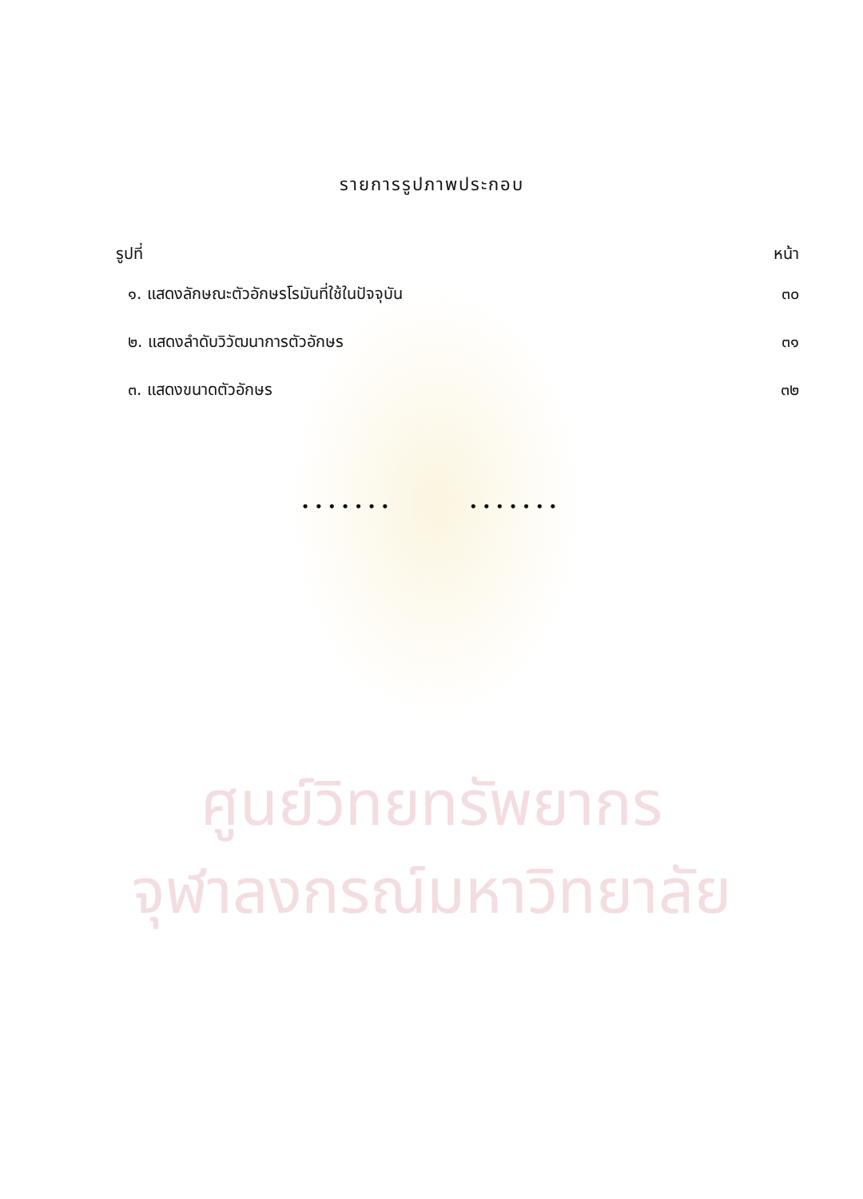ศูนย์วิทยทรัพยากร
จุฬาลงกรณ์มหาวิทยาลัย
รายการรูปภาพประกอบ
รูปที่ หน้า
๑. แสดงลักษณะตัวอักษรโรมันที่ใช้ในปัจจุบัน ๓๐
๒. แสดงลำดับวิวัฒนาการตัวอักษร ๓๑
๓. แสดงขนาดตัวอักษร ๓๒
••••••• •••••••